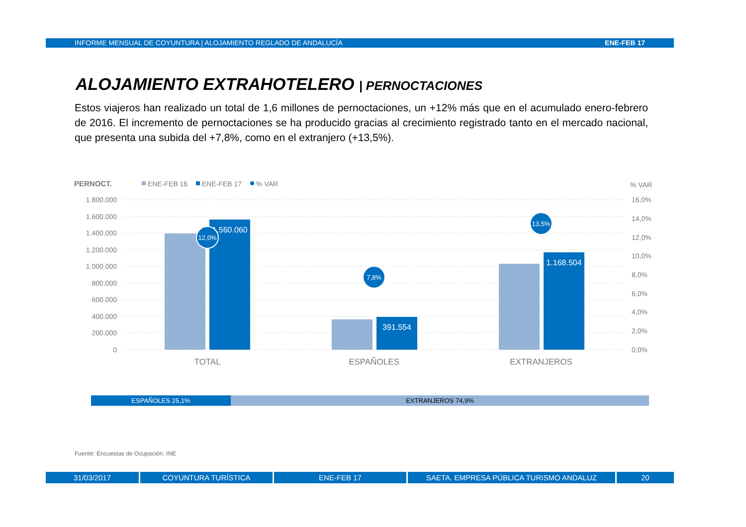INFORME MENSUAL DE COYUNTURA | ALOJAMIENTO REGLADO DE ANDALUCÍA ENE-FEB 17
ALOJAMIENTO EXTRAHOTELERO | PERNOCTACIONES
Estos viajeros han realizado un total de 1,6 millones de pernoctaciones, un +12% más que en el acumulado enero-febrero de 2016. El incremento de pernoctaciones se ha producido gracias al crecimiento registrado tanto en el mercado nacional, que presenta una subida del +7,8%, como en el extranjero (+13,5%).
PERNOCT.
ENE-FEB 16
ENE-FEB 17
% VAR
% VAR
1.800.000
1.600.000
1.400.000
1.200.000
1.000.000
800.000
600.000
400.000
200.000
0
16,0%
14,0%
12,0%
10,0%
8,0%
6,0%
4,0%
2,0%
0,0%
1.560.060
391.554
1.168.504
12,0%
7,8%
13,5%
TOTAL
ESPAÑOLES
EXTRANJEROS
ESPAÑOLES 25,1% EXTRANJEROS 74,9%
Fuente: Encuestas de Ocupación. INE
31/03/2017 COYUNTURA TURÍSTICA ENE-FEB 17 SAETA. EMPRESA PÚBLICA TURISMO ANDALUZ 20